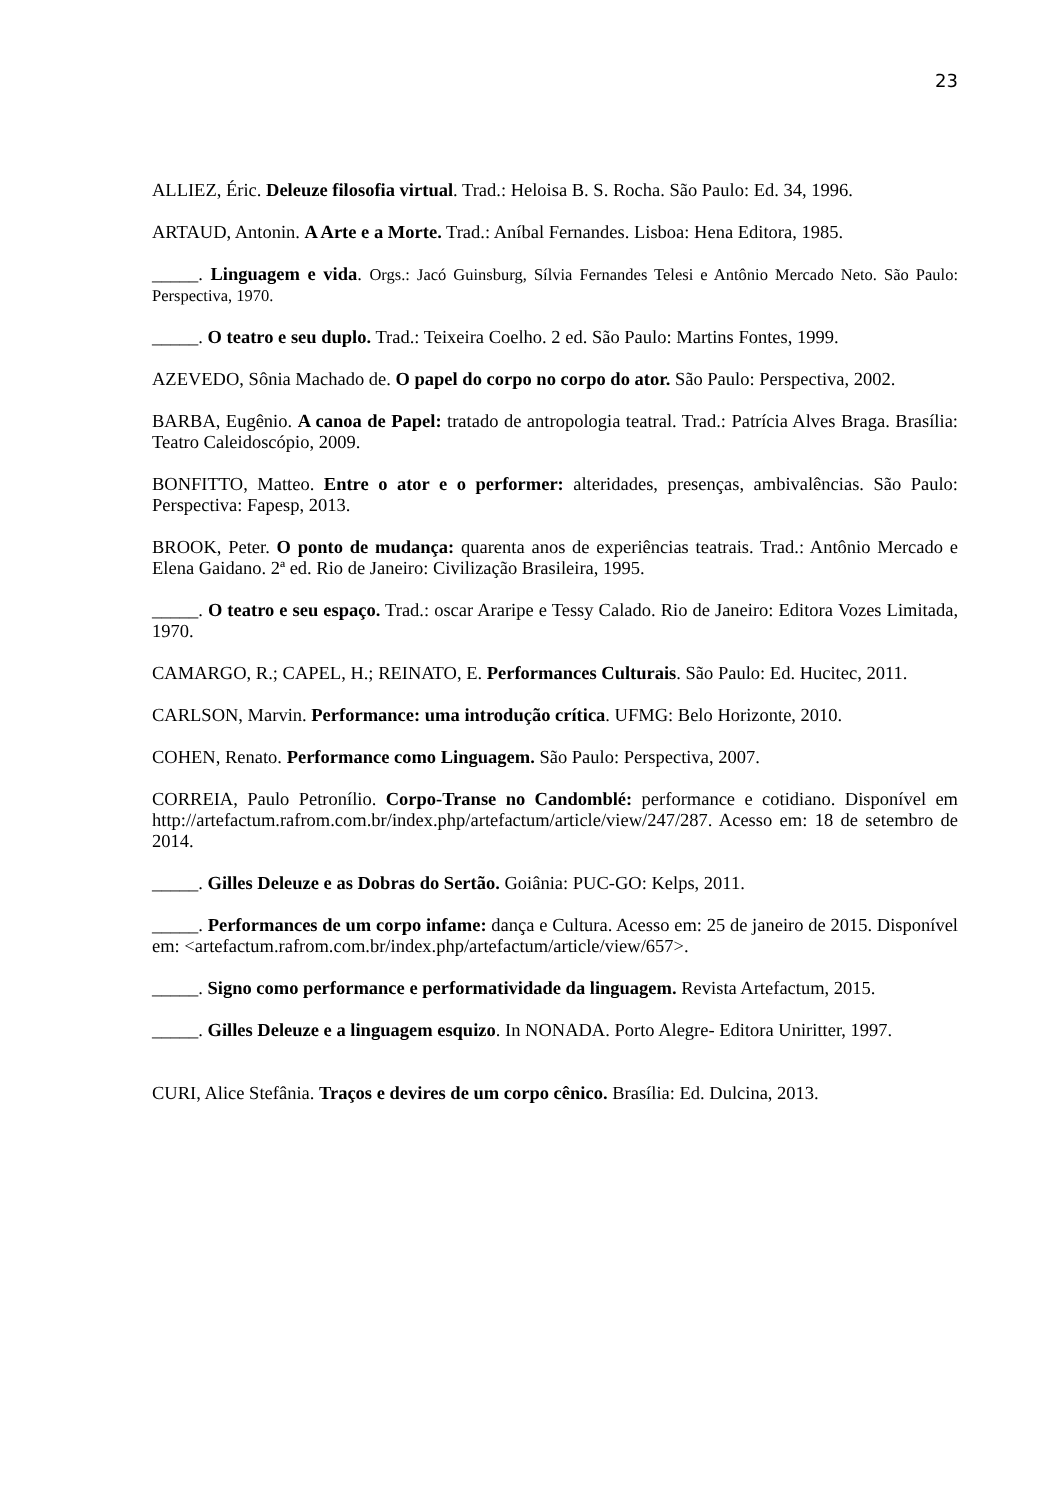23
ALLIEZ, Éric. Deleuze filosofia virtual. Trad.: Heloisa B. S. Rocha. São Paulo: Ed. 34, 1996.
ARTAUD, Antonin. A Arte e a Morte. Trad.: Aníbal Fernandes. Lisboa: Hena Editora, 1985.
_____. Linguagem e vida. Orgs.: Jacó Guinsburg, Sílvia Fernandes Telesi e Antônio Mercado Neto. São Paulo: Perspectiva, 1970.
_____. O teatro e seu duplo. Trad.: Teixeira Coelho. 2 ed. São Paulo: Martins Fontes, 1999.
AZEVEDO, Sônia Machado de. O papel do corpo no corpo do ator. São Paulo: Perspectiva, 2002.
BARBA, Eugênio. A canoa de Papel: tratado de antropologia teatral. Trad.: Patrícia Alves Braga. Brasília: Teatro Caleidoscópio, 2009.
BONFITTO, Matteo. Entre o ator e o performer: alteridades, presenças, ambivalências. São Paulo: Perspectiva: Fapesp, 2013.
BROOK, Peter. O ponto de mudança: quarenta anos de experiências teatrais. Trad.: Antônio Mercado e Elena Gaidano. 2ª ed. Rio de Janeiro: Civilização Brasileira, 1995.
_____. O teatro e seu espaço. Trad.: oscar Araripe e Tessy Calado. Rio de Janeiro: Editora Vozes Limitada, 1970.
CAMARGO, R.; CAPEL, H.; REINATO, E. Performances Culturais. São Paulo: Ed. Hucitec, 2011.
CARLSON, Marvin. Performance: uma introdução crítica. UFMG: Belo Horizonte, 2010.
COHEN, Renato. Performance como Linguagem. São Paulo: Perspectiva, 2007.
CORREIA, Paulo Petronílio. Corpo-Transe no Candomblé: performance e cotidiano. Disponível em http://artefactum.rafrom.com.br/index.php/artefactum/article/view/247/287. Acesso em: 18 de setembro de 2014.
_____. Gilles Deleuze e as Dobras do Sertão. Goiânia: PUC-GO: Kelps, 2011.
_____. Performances de um corpo infame: dança e Cultura. Acesso em: 25 de janeiro de 2015. Disponível em: <artefactum.rafrom.com.br/index.php/artefactum/article/view/657>.
_____. Signo como performance e performatividade da linguagem. Revista Artefactum, 2015.
_____. Gilles Deleuze e a linguagem esquizo. In NONADA. Porto Alegre- Editora Uniritter, 1997.
CURI, Alice Stefânia. Traços e devires de um corpo cênico. Brasília: Ed. Dulcina, 2013.